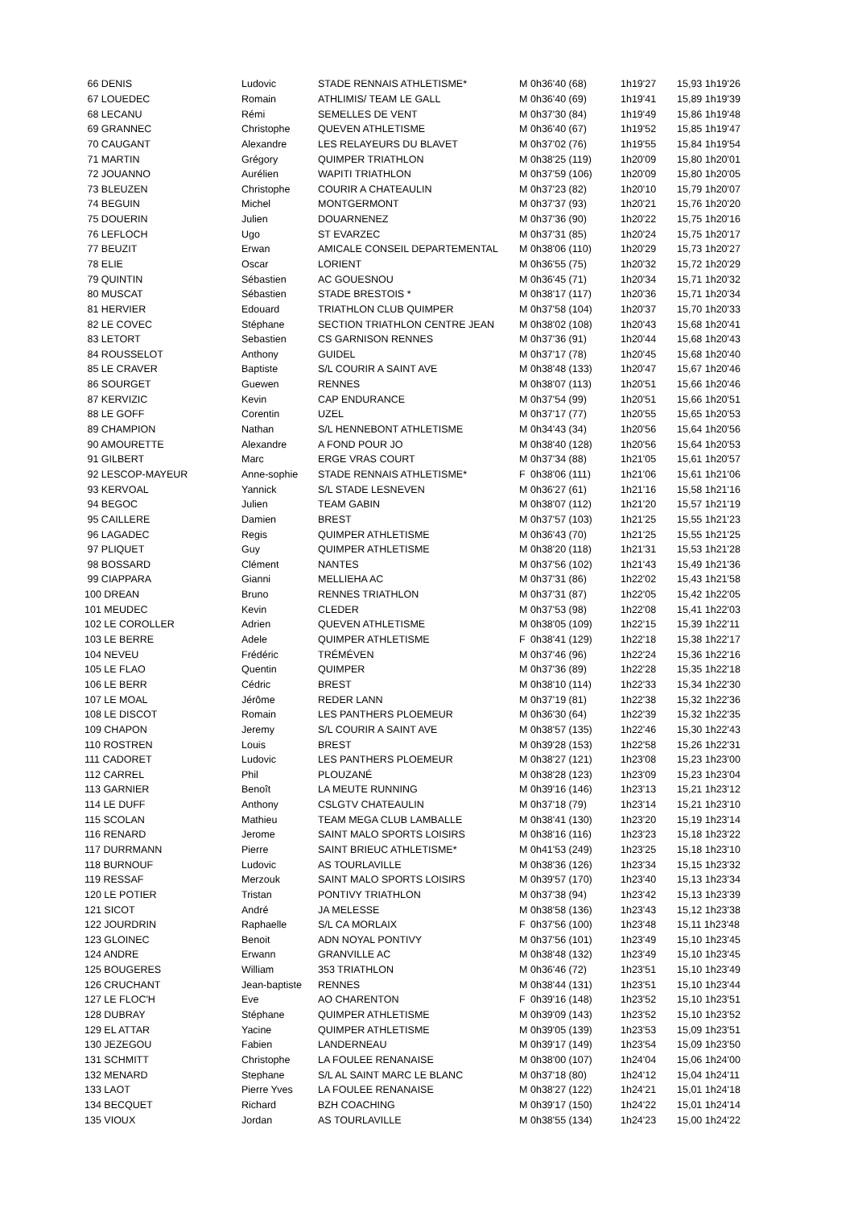| 66 DENIS | Ludovic | STADE RENNAIS ATHLETISME* | M | 0h36'40 (68) | 1h19'27 | 15,93 1h19'26 |
| 67 LOUEDEC | Romain | ATHLIMIS/ TEAM LE GALL | M | 0h36'40 (69) | 1h19'41 | 15,89 1h19'39 |
| 68 LECANU | Rémi | SEMELLES DE VENT | M | 0h37'30 (84) | 1h19'49 | 15,86 1h19'48 |
| 69 GRANNEC | Christophe | QUEVEN ATHLETISME | M | 0h36'40 (67) | 1h19'52 | 15,85 1h19'47 |
| 70 CAUGANT | Alexandre | LES RELAYEURS DU BLAVET | M | 0h37'02 (76) | 1h19'55 | 15,84 1h19'54 |
| 71 MARTIN | Grégory | QUIMPER TRIATHLON | M | 0h38'25 (119) | 1h20'09 | 15,80 1h20'01 |
| 72 JOUANNO | Aurélien | WAPITI TRIATHLON | M | 0h37'59 (106) | 1h20'09 | 15,80 1h20'05 |
| 73 BLEUZEN | Christophe | COURIR A CHATEAULIN | M | 0h37'23 (82) | 1h20'10 | 15,79 1h20'07 |
| 74 BEGUIN | Michel | MONTGERMONT | M | 0h37'37 (93) | 1h20'21 | 15,76 1h20'20 |
| 75 DOUERIN | Julien | DOUARNENEZ | M | 0h37'36 (90) | 1h20'22 | 15,75 1h20'16 |
| 76 LEFLOCH | Ugo | ST EVARZEC | M | 0h37'31 (85) | 1h20'24 | 15,75 1h20'17 |
| 77 BEUZIT | Erwan | AMICALE CONSEIL DEPARTEMENTAL | M | 0h38'06 (110) | 1h20'29 | 15,73 1h20'27 |
| 78 ELIE | Oscar | LORIENT | M | 0h36'55 (75) | 1h20'32 | 15,72 1h20'29 |
| 79 QUINTIN | Sébastien | AC GOUESNOU | M | 0h36'45 (71) | 1h20'34 | 15,71 1h20'32 |
| 80 MUSCAT | Sébastien | STADE BRESTOIS * | M | 0h38'17 (117) | 1h20'36 | 15,71 1h20'34 |
| 81 HERVIER | Edouard | TRIATHLON CLUB QUIMPER | M | 0h37'58 (104) | 1h20'37 | 15,70 1h20'33 |
| 82 LE COVEC | Stéphane | SECTION TRIATHLON CENTRE JEAN | M | 0h38'02 (108) | 1h20'43 | 15,68 1h20'41 |
| 83 LETORT | Sebastien | CS GARNISON RENNES | M | 0h37'36 (91) | 1h20'44 | 15,68 1h20'43 |
| 84 ROUSSELOT | Anthony | GUIDEL | M | 0h37'17 (78) | 1h20'45 | 15,68 1h20'40 |
| 85 LE CRAVER | Baptiste | S/L COURIR A SAINT AVE | M | 0h38'48 (133) | 1h20'47 | 15,67 1h20'46 |
| 86 SOURGET | Guewen | RENNES | M | 0h38'07 (113) | 1h20'51 | 15,66 1h20'46 |
| 87 KERVIZIC | Kevin | CAP ENDURANCE | M | 0h37'54 (99) | 1h20'51 | 15,66 1h20'51 |
| 88 LE GOFF | Corentin | UZEL | M | 0h37'17 (77) | 1h20'55 | 15,65 1h20'53 |
| 89 CHAMPION | Nathan | S/L HENNEBONT ATHLETISME | M | 0h34'43 (34) | 1h20'56 | 15,64 1h20'56 |
| 90 AMOURETTE | Alexandre | A FOND POUR JO | M | 0h38'40 (128) | 1h20'56 | 15,64 1h20'53 |
| 91 GILBERT | Marc | ERGE VRAS COURT | M | 0h37'34 (88) | 1h21'05 | 15,61 1h20'57 |
| 92 LESCOP-MAYEUR | Anne-sophie | STADE RENNAIS ATHLETISME* | F | 0h38'06 (111) | 1h21'06 | 15,61 1h21'06 |
| 93 KERVOAL | Yannick | S/L STADE LESNEVEN | M | 0h36'27 (61) | 1h21'16 | 15,58 1h21'16 |
| 94 BEGOC | Julien | TEAM GABIN | M | 0h38'07 (112) | 1h21'20 | 15,57 1h21'19 |
| 95 CAILLERE | Damien | BREST | M | 0h37'57 (103) | 1h21'25 | 15,55 1h21'23 |
| 96 LAGADEC | Regis | QUIMPER ATHLETISME | M | 0h36'43 (70) | 1h21'25 | 15,55 1h21'25 |
| 97 PLIQUET | Guy | QUIMPER ATHLETISME | M | 0h38'20 (118) | 1h21'31 | 15,53 1h21'28 |
| 98 BOSSARD | Clément | NANTES | M | 0h37'56 (102) | 1h21'43 | 15,49 1h21'36 |
| 99 CIAPPARA | Gianni | MELLIEHA AC | M | 0h37'31 (86) | 1h22'02 | 15,43 1h21'58 |
| 100 DREAN | Bruno | RENNES TRIATHLON | M | 0h37'31 (87) | 1h22'05 | 15,42 1h22'05 |
| 101 MEUDEC | Kevin | CLEDER | M | 0h37'53 (98) | 1h22'08 | 15,41 1h22'03 |
| 102 LE COROLLER | Adrien | QUEVEN ATHLETISME | M | 0h38'05 (109) | 1h22'15 | 15,39 1h22'11 |
| 103 LE BERRE | Adele | QUIMPER ATHLETISME | F | 0h38'41 (129) | 1h22'18 | 15,38 1h22'17 |
| 104 NEVEU | Frédéric | TRÉMÉVEN | M | 0h37'46 (96) | 1h22'24 | 15,36 1h22'16 |
| 105 LE FLAO | Quentin | QUIMPER | M | 0h37'36 (89) | 1h22'28 | 15,35 1h22'18 |
| 106 LE BERR | Cédric | BREST | M | 0h38'10 (114) | 1h22'33 | 15,34 1h22'30 |
| 107 LE MOAL | Jérôme | REDER LANN | M | 0h37'19 (81) | 1h22'38 | 15,32 1h22'36 |
| 108 LE DISCOT | Romain | LES PANTHERS PLOEMEUR | M | 0h36'30 (64) | 1h22'39 | 15,32 1h22'35 |
| 109 CHAPON | Jeremy | S/L COURIR A SAINT AVE | M | 0h38'57 (135) | 1h22'46 | 15,30 1h22'43 |
| 110 ROSTREN | Louis | BREST | M | 0h39'28 (153) | 1h22'58 | 15,26 1h22'31 |
| 111 CADORET | Ludovic | LES PANTHERS PLOEMEUR | M | 0h38'27 (121) | 1h23'08 | 15,23 1h23'00 |
| 112 CARREL | Phil | PLOUZANÉ | M | 0h38'28 (123) | 1h23'09 | 15,23 1h23'04 |
| 113 GARNIER | Benoît | LA MEUTE RUNNING | M | 0h39'16 (146) | 1h23'13 | 15,21 1h23'12 |
| 114 LE DUFF | Anthony | CSLGTV CHATEAULIN | M | 0h37'18 (79) | 1h23'14 | 15,21 1h23'10 |
| 115 SCOLAN | Mathieu | TEAM MEGA CLUB LAMBALLE | M | 0h38'41 (130) | 1h23'20 | 15,19 1h23'14 |
| 116 RENARD | Jerome | SAINT MALO SPORTS LOISIRS | M | 0h38'16 (116) | 1h23'23 | 15,18 1h23'22 |
| 117 DURRMANN | Pierre | SAINT BRIEUC ATHLETISME* | M | 0h41'53 (249) | 1h23'25 | 15,18 1h23'10 |
| 118 BURNOUF | Ludovic | AS TOURLAVILLE | M | 0h38'36 (126) | 1h23'34 | 15,15 1h23'32 |
| 119 RESSAF | Merzouk | SAINT MALO SPORTS LOISIRS | M | 0h39'57 (170) | 1h23'40 | 15,13 1h23'34 |
| 120 LE POTIER | Tristan | PONTIVY TRIATHLON | M | 0h37'38 (94) | 1h23'42 | 15,13 1h23'39 |
| 121 SICOT | André | JA MELESSE | M | 0h38'58 (136) | 1h23'43 | 15,12 1h23'38 |
| 122 JOURDRIN | Raphaelle | S/L CA MORLAIX | F | 0h37'56 (100) | 1h23'48 | 15,11 1h23'48 |
| 123 GLOINEC | Benoit | ADN NOYAL PONTIVY | M | 0h37'56 (101) | 1h23'49 | 15,10 1h23'45 |
| 124 ANDRE | Erwann | GRANVILLE AC | M | 0h38'48 (132) | 1h23'49 | 15,10 1h23'45 |
| 125 BOUGERES | William | 353 TRIATHLON | M | 0h36'46 (72) | 1h23'51 | 15,10 1h23'49 |
| 126 CRUCHANT | Jean-baptiste | RENNES | M | 0h38'44 (131) | 1h23'51 | 15,10 1h23'44 |
| 127 LE FLOC'H | Eve | AO CHARENTON | F | 0h39'16 (148) | 1h23'52 | 15,10 1h23'51 |
| 128 DUBRAY | Stéphane | QUIMPER ATHLETISME | M | 0h39'09 (143) | 1h23'52 | 15,10 1h23'52 |
| 129 EL ATTAR | Yacine | QUIMPER ATHLETISME | M | 0h39'05 (139) | 1h23'53 | 15,09 1h23'51 |
| 130 JEZEGOU | Fabien | LANDERNEAU | M | 0h39'17 (149) | 1h23'54 | 15,09 1h23'50 |
| 131 SCHMITT | Christophe | LA FOULEE RENANAISE | M | 0h38'00 (107) | 1h24'04 | 15,06 1h24'00 |
| 132 MENARD | Stephane | S/L AL SAINT MARC LE BLANC | M | 0h37'18 (80) | 1h24'12 | 15,04 1h24'11 |
| 133 LAOT | Pierre Yves | LA FOULEE RENANAISE | M | 0h38'27 (122) | 1h24'21 | 15,01 1h24'18 |
| 134 BECQUET | Richard | BZH COACHING | M | 0h39'17 (150) | 1h24'22 | 15,01 1h24'14 |
| 135 VIOUX | Jordan | AS TOURLAVILLE | M | 0h38'55 (134) | 1h24'23 | 15,00 1h24'22 |